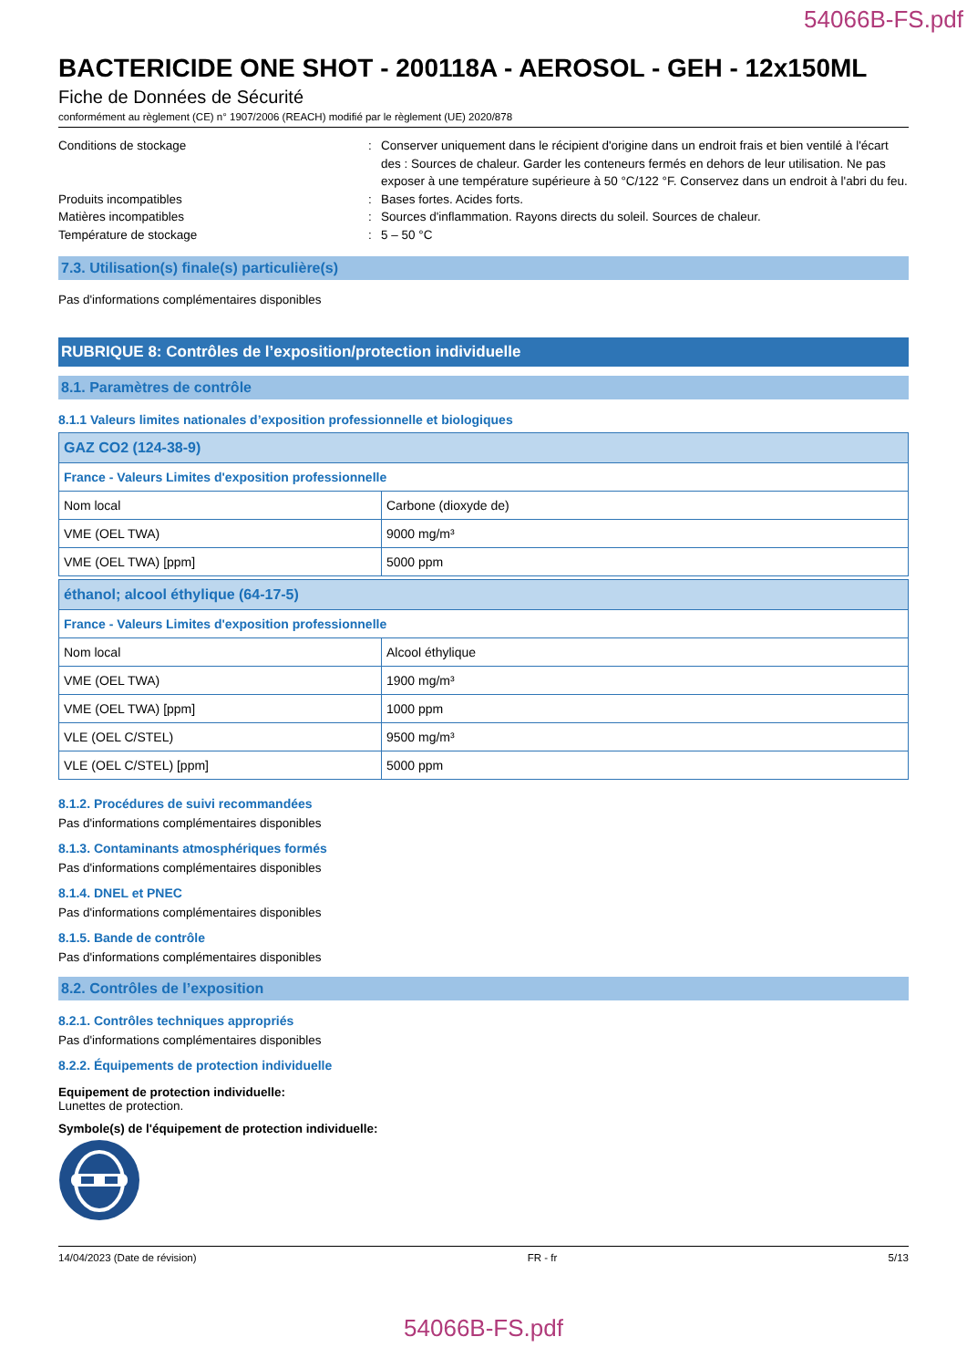54066B-FS.pdf
BACTERICIDE ONE SHOT - 200118A - AEROSOL - GEH - 12x150ML
Fiche de Données de Sécurité
conformément au règlement (CE) n° 1907/2006 (REACH) modifié par le règlement (UE) 2020/878
Conditions de stockage : Conserver uniquement dans le récipient d'origine dans un endroit frais et bien ventilé à l'écart des : Sources de chaleur. Garder les conteneurs fermés en dehors de leur utilisation. Ne pas exposer à une température supérieure à 50 °C/122 °F. Conservez dans un endroit à l'abri du feu.
Produits incompatibles : Bases fortes. Acides forts.
Matières incompatibles : Sources d'inflammation. Rayons directs du soleil. Sources de chaleur.
Température de stockage : 5 – 50 °C
7.3. Utilisation(s) finale(s) particulière(s)
Pas d'informations complémentaires disponibles
RUBRIQUE 8: Contrôles de l’exposition/protection individuelle
8.1. Paramètres de contrôle
8.1.1 Valeurs limites nationales d’exposition professionnelle et biologiques
| GAZ CO2 (124-38-9) | |
| France - Valeurs Limites d'exposition professionnelle | |
| Nom local | Carbone (dioxyde de) |
| VME (OEL TWA) | 9000 mg/m³ |
| VME (OEL TWA) [ppm] | 5000 ppm |
| éthanol; alcool éthylique (64-17-5) | |
| France - Valeurs Limites d'exposition professionnelle | |
| Nom local | Alcool éthylique |
| VME (OEL TWA) | 1900 mg/m³ |
| VME (OEL TWA) [ppm] | 1000 ppm |
| VLE (OEL C/STEL) | 9500 mg/m³ |
| VLE (OEL C/STEL) [ppm] | 5000 ppm |
8.1.2. Procédures de suivi recommandées
Pas d'informations complémentaires disponibles
8.1.3. Contaminants atmosphériques formés
Pas d'informations complémentaires disponibles
8.1.4. DNEL et PNEC
Pas d'informations complémentaires disponibles
8.1.5. Bande de contrôle
Pas d'informations complémentaires disponibles
8.2. Contrôles de l’exposition
8.2.1. Contrôles techniques appropriés
Pas d'informations complémentaires disponibles
8.2.2. Équipements de protection individuelle
Equipement de protection individuelle:
Lunettes de protection.
Symbole(s) de l'équipement de protection individuelle:
14/04/2023 (Date de révision) FR - fr 5/13
54066B-FS.pdf